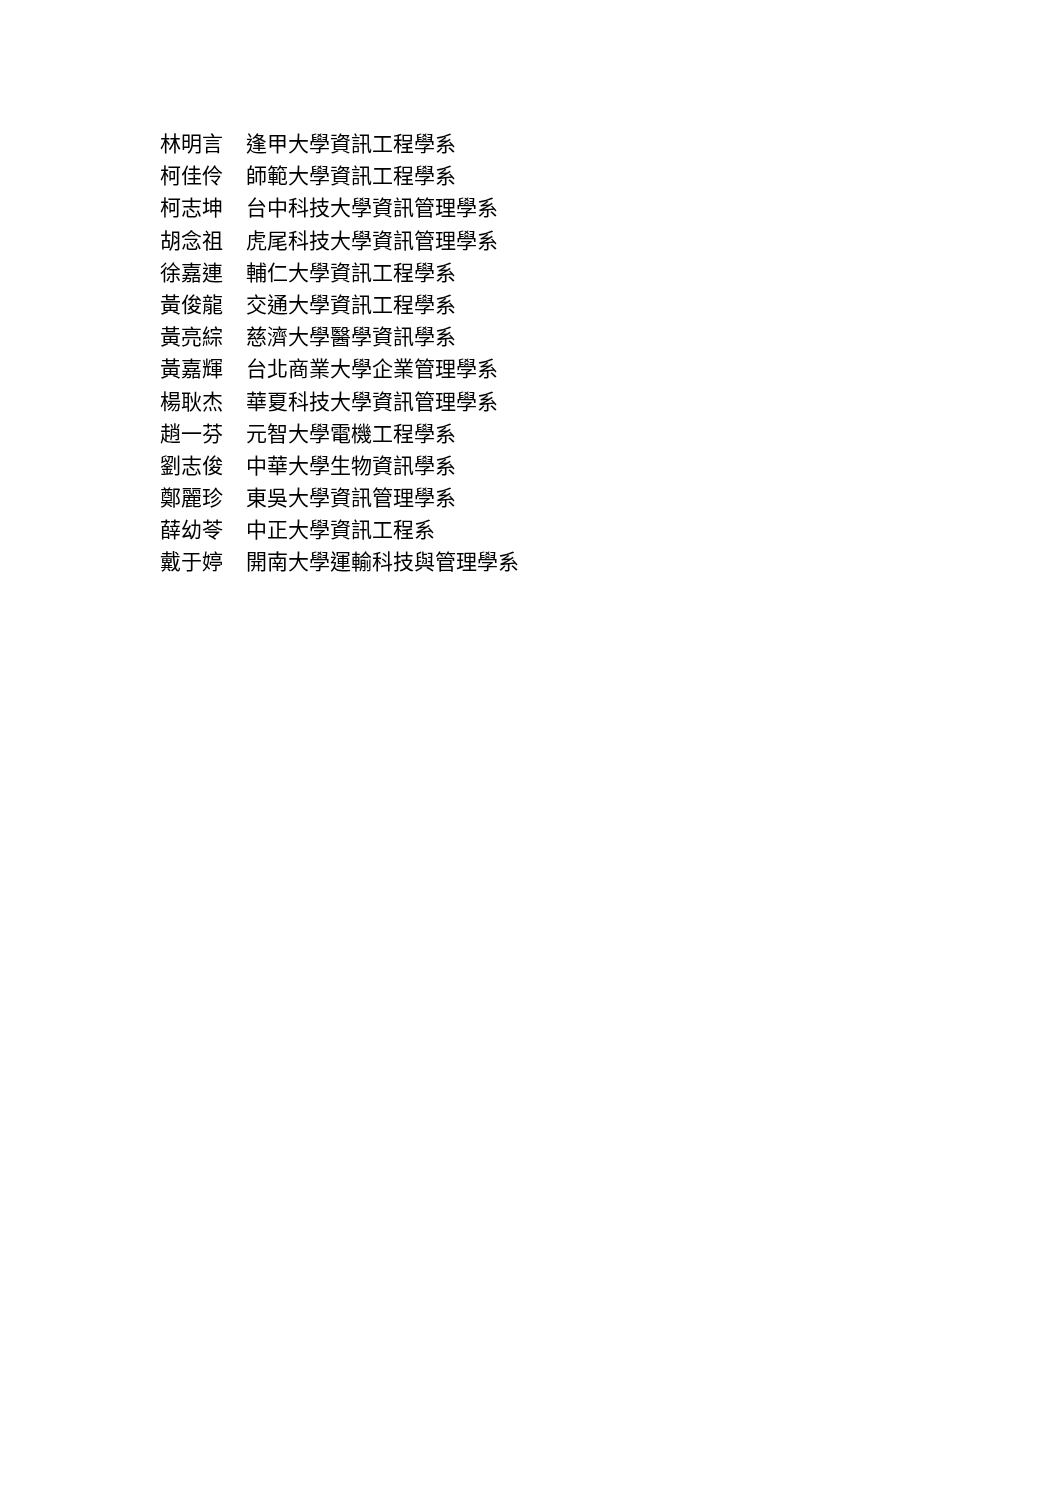林明言 逢甲大學資訊工程學系
柯佳伶 師範大學資訊工程學系
柯志坤 台中科技大學資訊管理學系
胡念祖 虎尾科技大學資訊管理學系
徐嘉連 輔仁大學資訊工程學系
黃俊龍 交通大學資訊工程學系
黃亮綜 慈濟大學醫學資訊學系
黃嘉輝 台北商業大學企業管理學系
楊耿杰 華夏科技大學資訊管理學系
趙一芬 元智大學電機工程學系
劉志俊 中華大學生物資訊學系
鄭麗珍 東吳大學資訊管理學系
薛幼苓 中正大學資訊工程系
戴于婷 開南大學運輸科技與管理學系